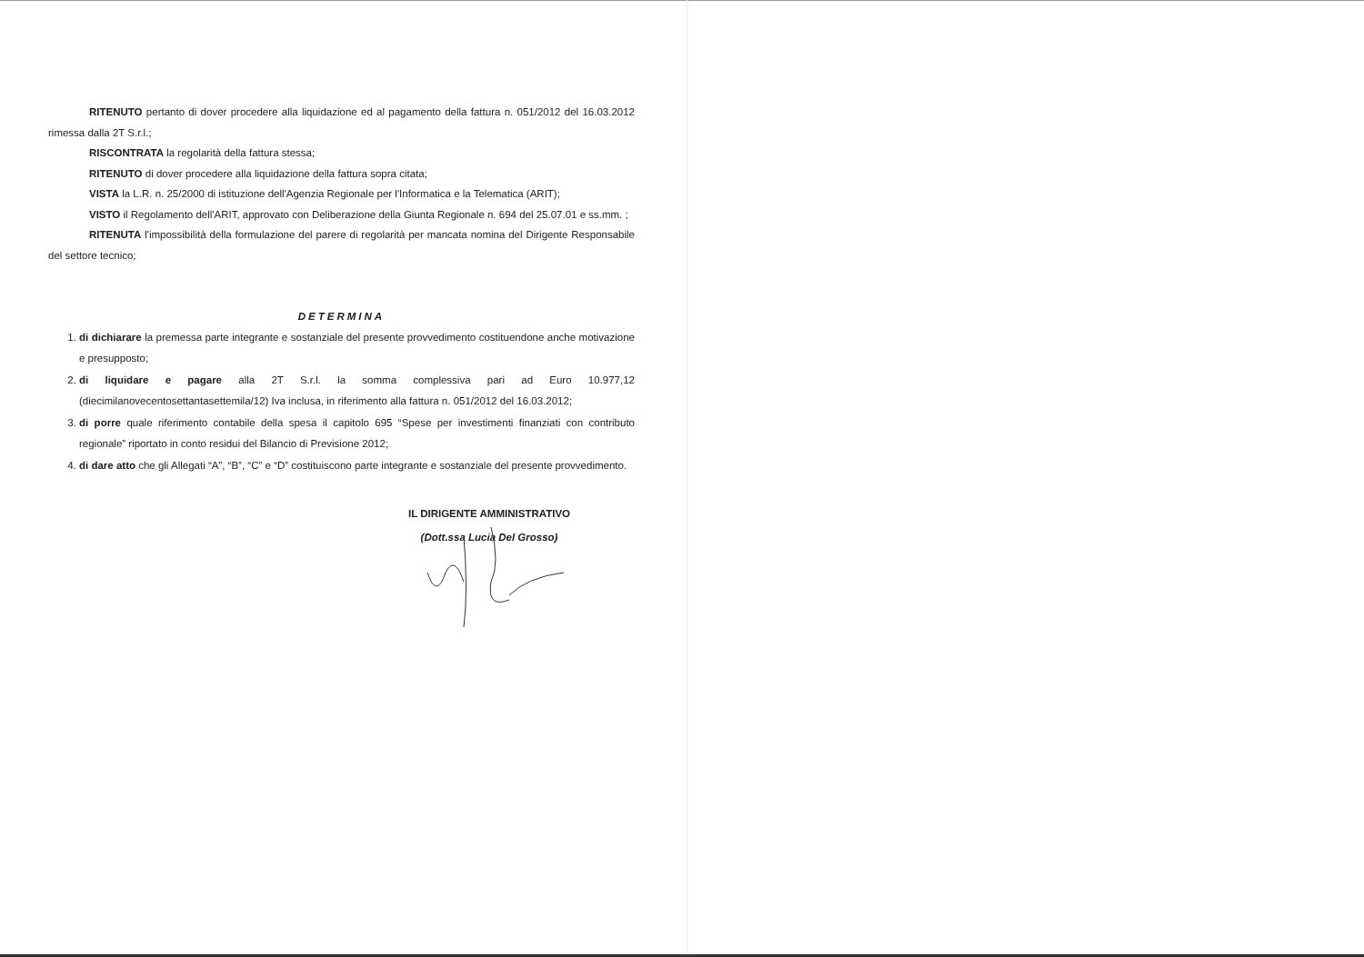RITENUTO pertanto di dover procedere alla liquidazione ed al pagamento della fattura n. 051/2012 del 16.03.2012 rimessa dalla 2T S.r.l.;
RISCONTRATA la regolarità della fattura stessa;
RITENUTO di dover procedere alla liquidazione della fattura sopra citata;
VISTA la L.R. n. 25/2000 di istituzione dell'Agenzia Regionale per l'Informatica e la Telematica (ARIT);
VISTO il Regolamento dell'ARIT, approvato con Deliberazione della Giunta Regionale n. 694 del 25.07.01 e ss.mm. ;
RITENUTA l'impossibilità della formulazione del parere di regolarità per mancata nomina del Dirigente Responsabile del settore tecnico;
DETERMINA
1. di dichiarare la premessa parte integrante e sostanziale del presente provvedimento costituendone anche motivazione e presupposto;
2. di liquidare e pagare alla 2T S.r.l. la somma complessiva pari ad Euro 10.977,12 (diecimilanovecentosettantasettemila/12) Iva inclusa, in riferimento alla fattura n. 051/2012 del 16.03.2012;
3. di porre quale riferimento contabile della spesa il capitolo 695 “Spese per investimenti finanziati con contributo regionale” riportato in conto residui del Bilancio di Previsione 2012;
4. di dare atto che gli Allegati “A”, “B”, “C” e “D” costituiscono parte integrante e sostanziale del presente provvedimento.
IL DIRIGENTE AMMINISTRATIVO
(Dott.ssa Lucia Del Grosso)